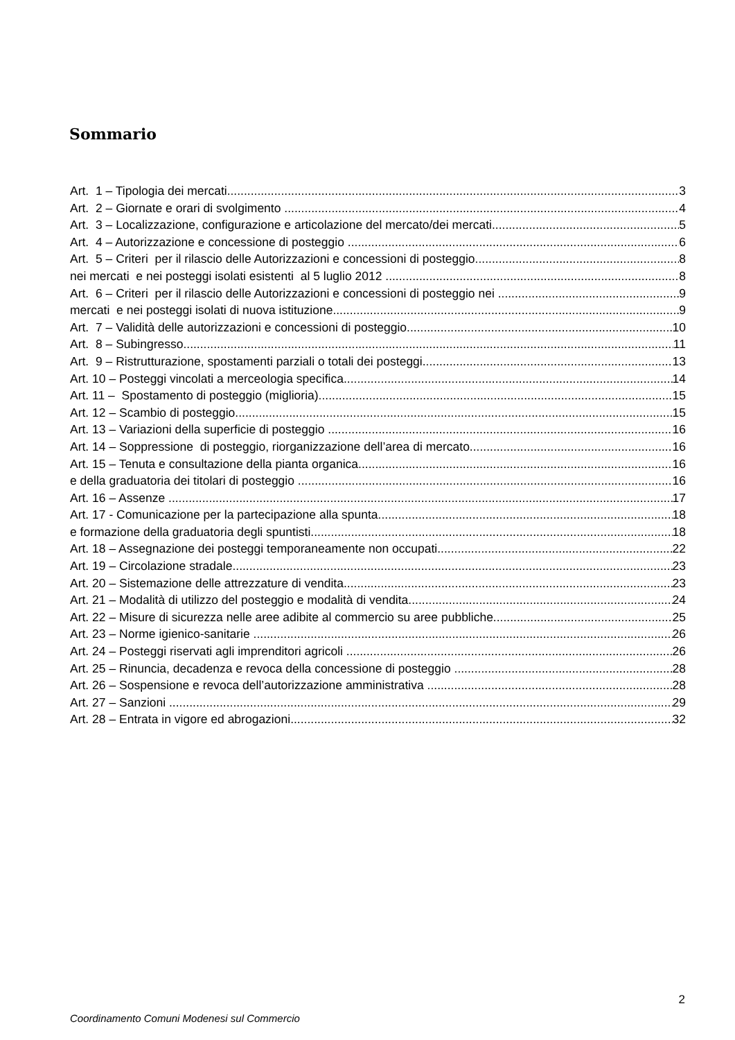Sommario
Art. 1 – Tipologia dei mercati 3
Art. 2 – Giornate e orari di svolgimento 4
Art. 3 – Localizzazione, configurazione e articolazione del mercato/dei mercati 5
Art. 4 – Autorizzazione e concessione di posteggio 6
Art. 5 – Criteri per il rilascio delle Autorizzazioni e concessioni di posteggio 8
nei mercati e nei posteggi isolati esistenti al 5 luglio 2012 8
Art. 6 – Criteri per il rilascio delle Autorizzazioni e concessioni di posteggio nei 9
mercati e nei posteggi isolati di nuova istituzione 9
Art. 7 – Validità delle autorizzazioni e concessioni di posteggio 10
Art. 8 – Subingresso 11
Art. 9 – Ristrutturazione, spostamenti parziali o totali dei posteggi 13
Art. 10 – Posteggi vincolati a merceologia specifica 14
Art. 11 – Spostamento di posteggio (miglioria) 15
Art. 12 – Scambio di posteggio 15
Art. 13 – Variazioni della superficie di posteggio 16
Art. 14 – Soppressione di posteggio, riorganizzazione dell’area di mercato 16
Art. 15 – Tenuta e consultazione della pianta organica 16
e della graduatoria dei titolari di posteggio 16
Art. 16 – Assenze 17
Art. 17 - Comunicazione per la partecipazione alla spunta 18
e formazione della graduatoria degli spuntisti 18
Art. 18 – Assegnazione dei posteggi temporaneamente non occupati 22
Art. 19 – Circolazione stradale 23
Art. 20 – Sistemazione delle attrezzature di vendita 23
Art. 21 – Modalità di utilizzo del posteggio e modalità di vendita 24
Art. 22 – Misure di sicurezza nelle aree adibite al commercio su aree pubbliche 25
Art. 23 – Norme igienico-sanitarie 26
Art. 24 – Posteggi riservati agli imprenditori agricoli 26
Art. 25 – Rinuncia, decadenza e revoca della concessione di posteggio 28
Art. 26 – Sospensione e revoca dell’autorizzazione amministrativa 28
Art. 27 – Sanzioni 29
Art. 28 – Entrata in vigore ed abrogazioni 32
2
Coordinamento Comuni Modenesi sul Commercio